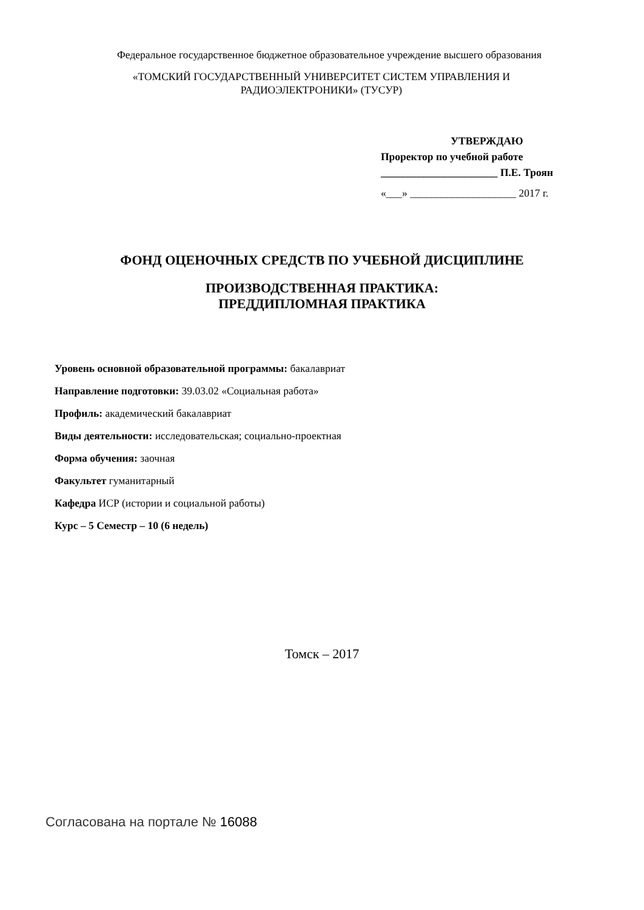Федеральное государственное бюджетное образовательное учреждение высшего образования
«ТОМСКИЙ ГОСУДАРСТВЕННЫЙ УНИВЕРСИТЕТ СИСТЕМ УПРАВЛЕНИЯ И РАДИОЭЛЕКТРОНИКИ» (ТУСУР)
УТВЕРЖДАЮ
Проректор по учебной работе
______________________ П.Е. Троян
«___» ____________________ 2017 г.
ФОНД ОЦЕНОЧНЫХ СРЕДСТВ ПО УЧЕБНОЙ ДИСЦИПЛИНЕ
ПРОИЗВОДСТВЕННАЯ ПРАКТИКА:
ПРЕДДИПЛОМНАЯ ПРАКТИКА
Уровень основной образовательной программы: бакалавриат
Направление подготовки: 39.03.02 «Социальная работа»
Профиль: академический бакалавриат
Виды деятельности: исследовательская; социально-проектная
Форма обучения: заочная
Факультет гуманитарный
Кафедра ИСР (истории и социальной работы)
Курс – 5 Семестр – 10 (6 недель)
Томск – 2017
Согласована на портале № 16088